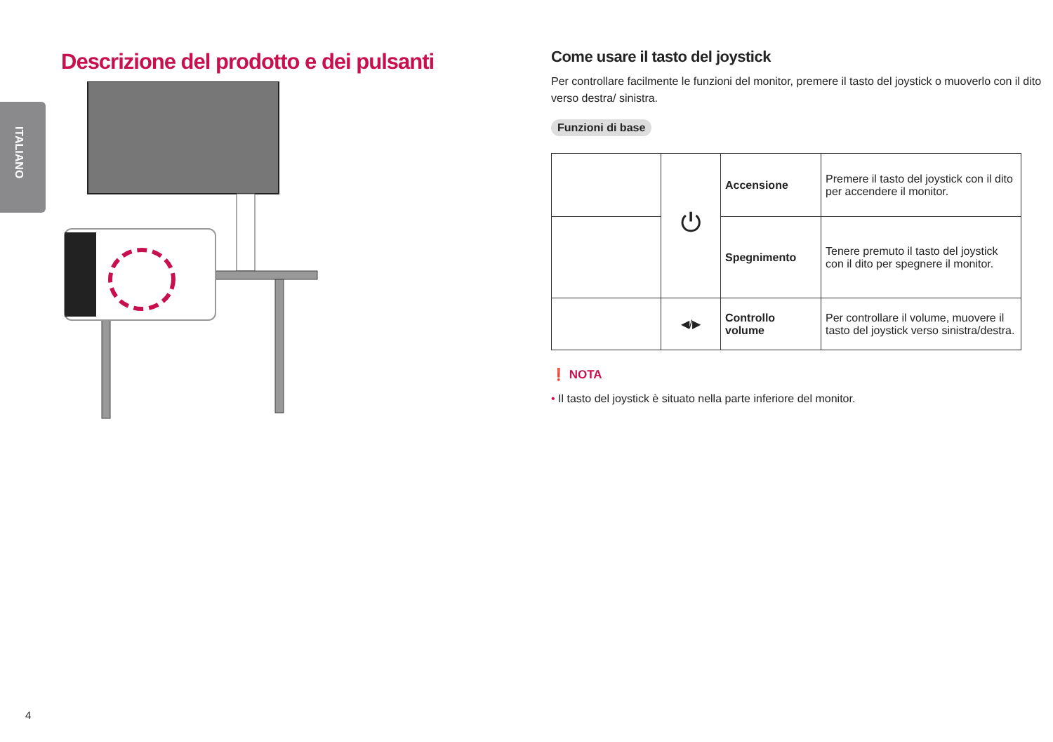ITALIANO
Descrizione del prodotto e dei pulsanti
Come usare il tasto del joystick
Per controllare facilmente le funzioni del monitor, premere il tasto del joystick o muoverlo con il dito verso destra/ sinistra.
Funzioni di base
| | ⏻ | Accensione | Premere il tasto del joystick con il dito per accendere il monitor. |
| | | Spegnimento | Tenere premuto il tasto del joystick con il dito per spegnere il monitor. |
| | ◀/▶ | Controllo volume | Per controllare il volume, muovere il tasto del joystick verso sinistra/destra. |
❗ NOTA
• Il tasto del joystick è situato nella parte inferiore del monitor.
4